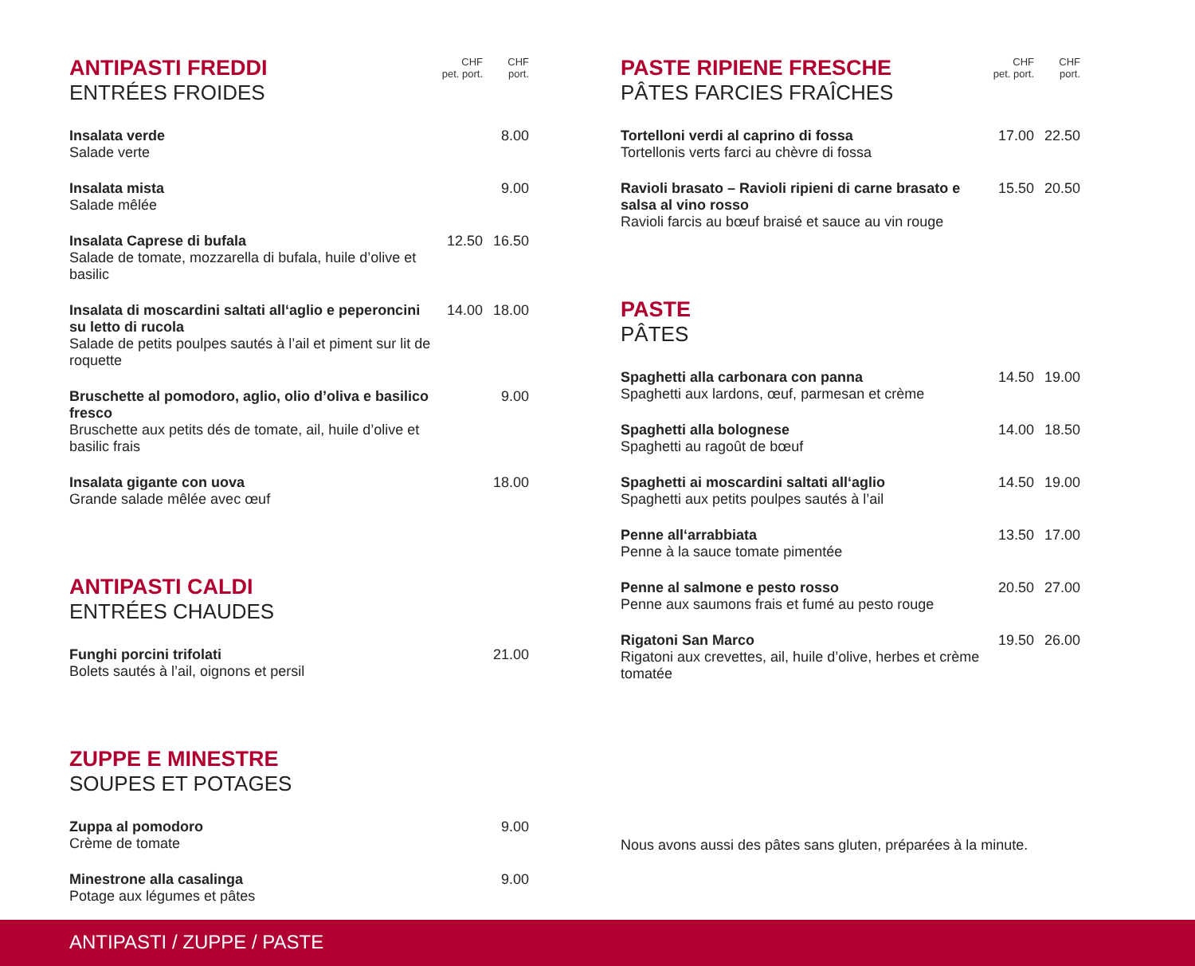| ANTIPASTI FREDDI ENTRÉES FROIDES | CHF pet. port. | CHF port. |
| Insalata verde Salade verte | | 8.00 |
| Insalata mista Salade mêlée | | 9.00 |
| Insalata Caprese di bufala Salade de tomate, mozzarella di bufala, huile d’olive et basilic | 12.50 | 16.50 |
| Insalata di moscardini saltati all‘aglio e peperoncini su letto di rucola Salade de petits poulpes sautés à l’ail et piment sur lit de roquette | 14.00 | 18.00 |
| Bruschette al pomodoro, aglio, olio d’oliva e basilico fresco Bruschette aux petits dés de tomate, ail, huile d’olive et basilic frais | | 9.00 |
| Insalata gigante con uova Grande salade mêlée avec œuf | | 18.00 |
| ANTIPASTI CALDI ENTRÉES CHAUDES | | |
| Funghi porcini trifolati Bolets sautés à l’ail, oignons et persil | | 21.00 |
| ZUPPE E MINESTRE SOUPES ET POTAGES | | |
| Zuppa al pomodoro Crème de tomate | | 9.00 |
| Minestrone alla casalinga Potage aux légumes et pâtes | | 9.00 |
| PASTE RIPIENE FRESCHE PÂTES FARCIES FRAÎCHES | CHF pet. port. | CHF port. |
| Tortelloni verdi al caprino di fossa Tortellonis verts farci au chèvre di fossa | 17.00 | 22.50 |
| Ravioli brasato – Ravioli ripieni di carne brasato e salsa al vino rosso Ravioli farcis au bœuf braisé et sauce au vin rouge | 15.50 | 20.50 |
| PASTE PÂTES | | |
| Spaghetti alla carbonara con panna Spaghetti aux lardons, œuf, parmesan et crème | 14.50 | 19.00 |
| Spaghetti alla bolognese Spaghetti au ragoût de bœuf | 14.00 | 18.50 |
| Spaghetti ai moscardini saltati all‘aglio Spaghetti aux petits poulpes sautés à l’ail | 14.50 | 19.00 |
| Penne all‘arrabbiata Penne à la sauce tomate pimentée | 13.50 | 17.00 |
| Penne al salmone e pesto rosso Penne aux saumons frais et fumé au pesto rouge | 20.50 | 27.00 |
| Rigatoni San Marco Rigatoni aux crevettes, ail, huile d’olive, herbes et crème tomatée | 19.50 | 26.00 |
Nous avons aussi des pâtes sans gluten, préparées à la minute.
ANTIPASTI / ZUPPE / PASTE